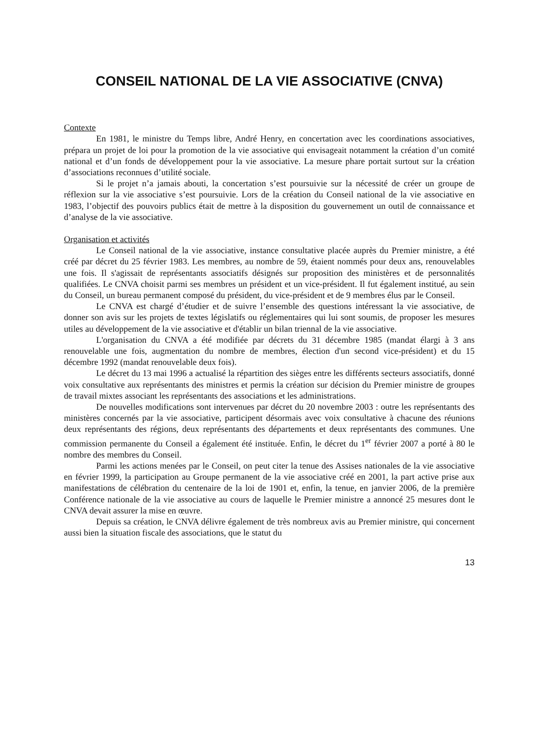CONSEIL NATIONAL DE LA VIE ASSOCIATIVE (CNVA)
Contexte
En 1981, le ministre du Temps libre, André Henry, en concertation avec les coordinations associatives, prépara un projet de loi pour la promotion de la vie associative qui envisageait notamment la création d’un comité national et d’un fonds de développement pour la vie associative. La mesure phare portait surtout sur la création d’associations reconnues d’utilité sociale.
Si le projet n’a jamais abouti, la concertation s’est poursuivie sur la nécessité de créer un groupe de réflexion sur la vie associative s’est poursuivie. Lors de la création du Conseil national de la vie associative en 1983, l’objectif des pouvoirs publics était de mettre à la disposition du gouvernement un outil de connaissance et d’analyse de la vie associative.
Organisation et activités
Le Conseil national de la vie associative, instance consultative placée auprès du Premier ministre, a été créé par décret du 25 février 1983. Les membres, au nombre de 59, étaient nommés pour deux ans, renouvelables une fois. Il s'agissait de représentants associatifs désignés sur proposition des ministères et de personnalités qualifiées. Le CNVA choisit parmi ses membres un président et un vice-président. Il fut également institué, au sein du Conseil, un bureau permanent composé du président, du vice-président et de 9 membres élus par le Conseil.
Le CNVA est chargé d’étudier et de suivre l’ensemble des questions intéressant la vie associative, de donner son avis sur les projets de textes législatifs ou réglementaires qui lui sont soumis, de proposer les mesures utiles au développement de la vie associative et d'établir un bilan triennal de la vie associative.
L'organisation du CNVA a été modifiée par décrets du 31 décembre 1985 (mandat élargi à 3 ans renouvelable une fois, augmentation du nombre de membres, élection d'un second vice-président) et du 15 décembre 1992 (mandat renouvelable deux fois).
Le décret du 13 mai 1996 a actualisé la répartition des sièges entre les différents secteurs associatifs, donné voix consultative aux représentants des ministres et permis la création sur décision du Premier ministre de groupes de travail mixtes associant les représentants des associations et les administrations.
De nouvelles modifications sont intervenues par décret du 20 novembre 2003 : outre les représentants des ministères concernés par la vie associative, participent désormais avec voix consultative à chacune des réunions deux représentants des régions, deux représentants des départements et deux représentants des communes. Une commission permanente du Conseil a également été instituée. Enfin, le décret du 1<sup>er</sup> février 2007 a porté à 80 le nombre des membres du Conseil.
Parmi les actions menées par le Conseil, on peut citer la tenue des Assises nationales de la vie associative en février 1999, la participation au Groupe permanent de la vie associative créé en 2001, la part active prise aux manifestations de célébration du centenaire de la loi de 1901 et, enfin, la tenue, en janvier 2006, de la première Conférence nationale de la vie associative au cours de laquelle le Premier ministre a annoncé 25 mesures dont le CNVA devait assurer la mise en œuvre.
Depuis sa création, le CNVA délivre également de très nombreux avis au Premier ministre, qui concernent aussi bien la situation fiscale des associations, que le statut du
13